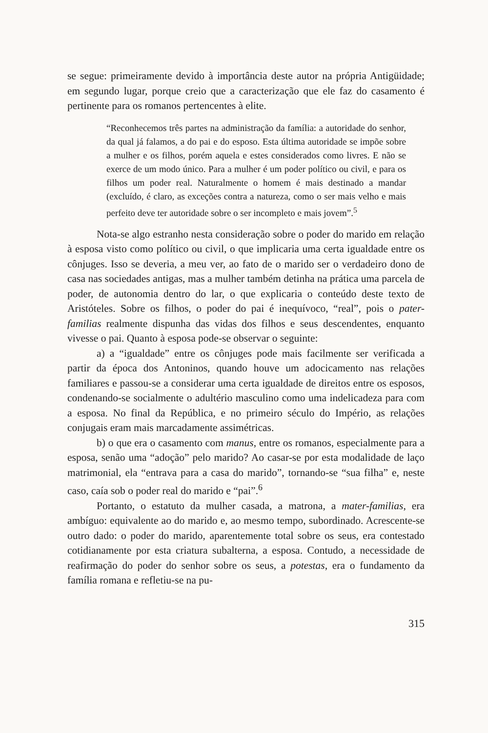se segue: primeiramente devido à importância deste autor na própria Antigüidade; em segundo lugar, porque creio que a caracterização que ele faz do casamento é pertinente para os romanos pertencentes à elite.
“Reconhecemos três partes na administração da família: a autoridade do senhor, da qual já falamos, a do pai e do esposo. Esta última autoridade se impõe sobre a mulher e os filhos, porém aquela e estes considerados como livres. E não se exerce de um modo único. Para a mulher é um poder político ou civil, e para os filhos um poder real. Naturalmente o homem é mais destinado a mandar (excluído, é claro, as exceções contra a natureza, como o ser mais velho e mais perfeito deve ter autoridade sobre o ser incompleto e mais jovem”.<sup>5</sup>
Nota-se algo estranho nesta consideração sobre o poder do marido em relação à esposa visto como político ou civil, o que implicaria uma certa igualdade entre os cônjuges. Isso se deveria, a meu ver, ao fato de o marido ser o verdadeiro dono de casa nas sociedades antigas, mas a mulher também detinha na prática uma parcela de poder, de autonomia dentro do lar, o que explicaria o conteúdo deste texto de Aristóteles. Sobre os filhos, o poder do pai é inequívoco, “real”, pois o pater-familias realmente dispunha das vidas dos filhos e seus descendentes, enquanto vivesse o pai. Quanto à esposa pode-se observar o seguinte:
a) a “igualdade” entre os cônjuges pode mais facilmente ser verificada a partir da época dos Antoninos, quando houve um adocicamento nas relações familiares e passou-se a considerar uma certa igualdade de direitos entre os esposos, condenando-se socialmente o adultério masculino como uma indelicadeza para com a esposa. No final da República, e no primeiro século do Império, as relações conjugais eram mais marcadamente assimétricas.
b) o que era o casamento com manus, entre os romanos, especialmente para a esposa, senão uma “adoção” pelo marido? Ao casar-se por esta modalidade de laço matrimonial, ela “entrava para a casa do marido”, tornando-se “sua filha” e, neste caso, caía sob o poder real do marido e “pai”.<sup>6</sup>
Portanto, o estatuto da mulher casada, a matrona, a mater-familias, era ambíguo: equivalente ao do marido e, ao mesmo tempo, subordinado. Acrescente-se outro dado: o poder do marido, aparentemente total sobre os seus, era contestado cotidianamente por esta criatura subalterna, a esposa. Contudo, a necessidade de reafirmação do poder do senhor sobre os seus, a potestas, era o fundamento da família romana e refletiu-se na pu-
315